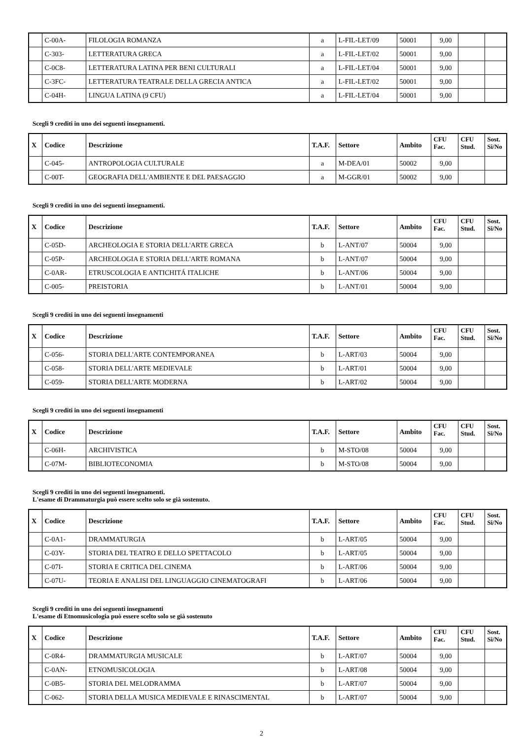| | C-00A- | FILOLOGIA ROMANZA | a | L-FIL-LET/09 | 50001 | 9,00 | | |
| | C-303- | LETTERATURA GRECA | a | L-FIL-LET/02 | 50001 | 9,00 | | |
| | C-0C8- | LETTERATURA LATINA PER BENI CULTURALI | a | L-FIL-LET/04 | 50001 | 9,00 | | |
| | C-3FC- | LETTERATURA TEATRALE DELLA GRECIA ANTICA | a | L-FIL-LET/02 | 50001 | 9,00 | | |
| | C-04H- | LINGUA LATINA (9 CFU) | a | L-FIL-LET/04 | 50001 | 9,00 | | |
Scegli 9 crediti in uno dei seguenti insegnamenti.
| X | Codice | Descrizione | T.A.F. | Settore | Ambito | CFU Fac. | CFU Stud. | Sost. Si/No |
| --- | --- | --- | --- | --- | --- | --- | --- | --- |
| | C-045- | ANTROPOLOGIA CULTURALE | a | M-DEA/01 | 50002 | 9,00 | | |
| | C-00T- | GEOGRAFIA DELL'AMBIENTE E DEL PAESAGGIO | a | M-GGR/01 | 50002 | 9,00 | | |
Scegli 9 crediti in uno dei seguenti insegnamenti.
| X | Codice | Descrizione | T.A.F. | Settore | Ambito | CFU Fac. | CFU Stud. | Sost. Si/No |
| --- | --- | --- | --- | --- | --- | --- | --- | --- |
| | C-05D- | ARCHEOLOGIA E STORIA DELL'ARTE GRECA | b | L-ANT/07 | 50004 | 9,00 | | |
| | C-05P- | ARCHEOLOGIA E STORIA DELL'ARTE ROMANA | b | L-ANT/07 | 50004 | 9,00 | | |
| | C-0AR- | ETRUSCOLOGIA E ANTICHITÁ ITALICHE | b | L-ANT/06 | 50004 | 9,00 | | |
| | C-005- | PREISTORIA | b | L-ANT/01 | 50004 | 9,00 | | |
Scegli 9 crediti in uno dei seguenti insegnamenti
| X | Codice | Descrizione | T.A.F. | Settore | Ambito | CFU Fac. | CFU Stud. | Sost. Si/No |
| --- | --- | --- | --- | --- | --- | --- | --- | --- |
| | C-056- | STORIA DELL'ARTE CONTEMPORANEA | b | L-ART/03 | 50004 | 9,00 | | |
| | C-058- | STORIA DELL'ARTE MEDIEVALE | b | L-ART/01 | 50004 | 9,00 | | |
| | C-059- | STORIA DELL'ARTE MODERNA | b | L-ART/02 | 50004 | 9,00 | | |
Scegli 9 crediti in uno dei seguenti insegnamenti
| X | Codice | Descrizione | T.A.F. | Settore | Ambito | CFU Fac. | CFU Stud. | Sost. Si/No |
| --- | --- | --- | --- | --- | --- | --- | --- | --- |
| | C-06H- | ARCHIVISTICA | b | M-STO/08 | 50004 | 9,00 | | |
| | C-07M- | BIBLIOTECONOMIA | b | M-STO/08 | 50004 | 9,00 | | |
Scegli 9 crediti in uno dei seguenti insegnamenti.
L'esame di Drammaturgia può essere scelto solo se già sostenuto.
| X | Codice | Descrizione | T.A.F. | Settore | Ambito | CFU Fac. | CFU Stud. | Sost. Si/No |
| --- | --- | --- | --- | --- | --- | --- | --- | --- |
| | C-0A1- | DRAMMATURGIA | b | L-ART/05 | 50004 | 9,00 | | |
| | C-03Y- | STORIA DEL TEATRO E DELLO SPETTACOLO | b | L-ART/05 | 50004 | 9,00 | | |
| | C-07I- | STORIA E CRITICA DEL CINEMA | b | L-ART/06 | 50004 | 9,00 | | |
| | C-07U- | TEORIA E ANALISI DEL LINGUAGGIO CINEMATOGRAFI | b | L-ART/06 | 50004 | 9,00 | | |
Scegli 9 crediti in uno dei seguenti insegnamenti
L'esame di Etnomusicologia può essere scelto solo se già sostenuto
| X | Codice | Descrizione | T.A.F. | Settore | Ambito | CFU Fac. | CFU Stud. | Sost. Si/No |
| --- | --- | --- | --- | --- | --- | --- | --- | --- |
| | C-0R4- | DRAMMATURGIA MUSICALE | b | L-ART/07 | 50004 | 9,00 | | |
| | C-0AN- | ETNOMUSICOLOGIA | b | L-ART/08 | 50004 | 9,00 | | |
| | C-0B5- | STORIA DEL MELODRAMMA | b | L-ART/07 | 50004 | 9,00 | | |
| | C-062- | STORIA DELLA MUSICA MEDIEVALE E RINASCIMENTAL | b | L-ART/07 | 50004 | 9,00 | | |
2